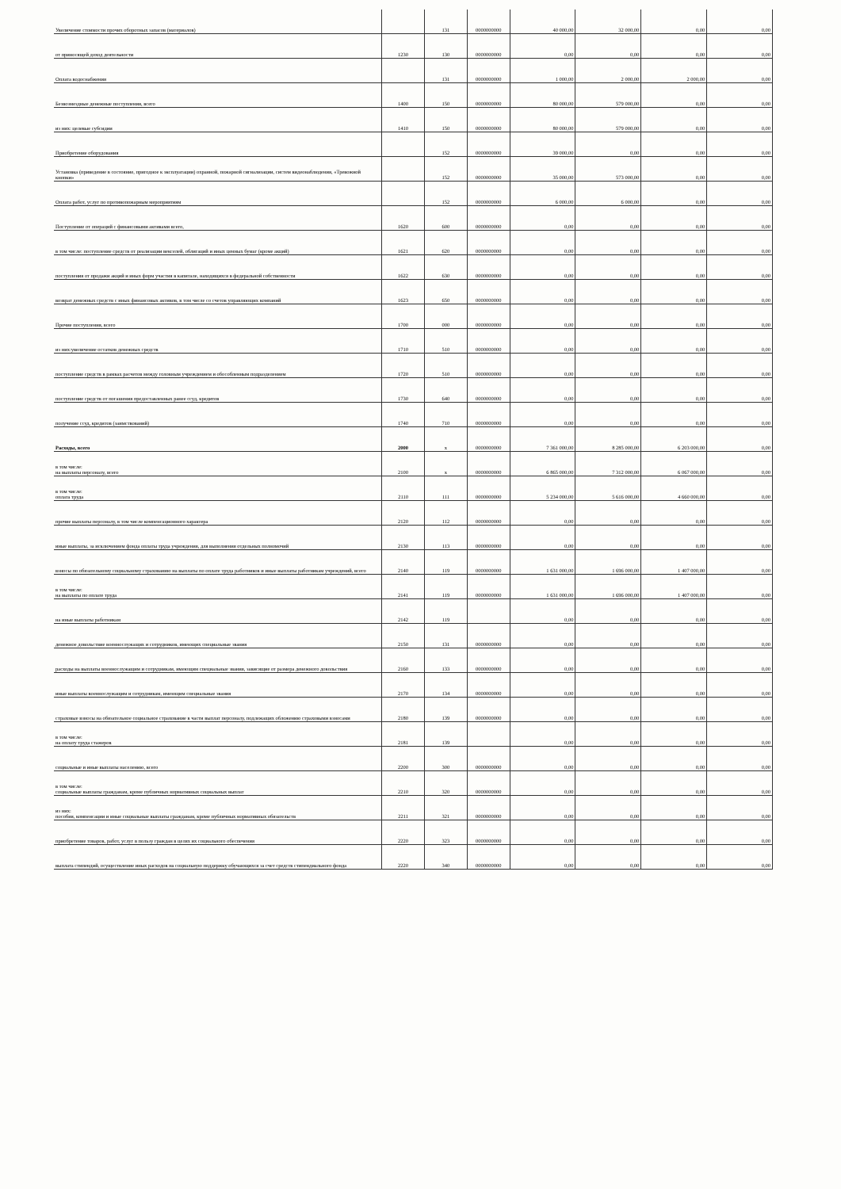| Увеличение стоимости прочих оборотных запасов (материалов) | | 131 | 0000000000 | 40 000,00 | 32 000,00 | 0,00 | 0,00 |
| от приносящей доход деятельности | 1230 | 130 | 0000000000 | 0,00 | 0,00 | 0,00 | 0,00 |
| Оплата водоснабжения | | 131 | 0000000000 | 1 000,00 | 2 000,00 | 2 000,00 | 0,00 |
| Безвозмездные денежные поступления, всего | 1400 | 150 | 0000000000 | 80 000,00 | 579 000,00 | 0,00 | 0,00 |
| из них: целевые субсидии | 1410 | 150 | 0000000000 | 80 000,00 | 579 000,00 | 0,00 | 0,00 |
| Приобретение оборудования | | 152 | 0000000000 | 39 000,00 | 0,00 | 0,00 | 0,00 |
| Установка (приведение в состояние, пригодное к эксплуатации) охранной, пожарной сигнализации, систем видеонаблюдения, «Тревожной кнопки» | | 152 | 0000000000 | 35 000,00 | 573 000,00 | 0,00 | 0,00 |
| Оплата работ, услуг по противопожарным мероприятиям | | 152 | 0000000000 | 6 000,00 | 6 000,00 | 0,00 | 0,00 |
| Поступление от операций с финансовыми активами всего, | 1620 | 600 | 0000000000 | 0,00 | 0,00 | 0,00 | 0,00 |
| в том числе: поступление средств от реализации векселей, облигаций и иных ценных бумаг (кроме акций) | 1621 | 620 | 0000000000 | 0,00 | 0,00 | 0,00 | 0,00 |
| поступления от продажи акций и иных форм участия в капитале, находящихся в федеральной собственности | 1622 | 630 | 0000000000 | 0,00 | 0,00 | 0,00 | 0,00 |
| возврат денежных средств с иных финансовых активов, в том числе со счетов управляющих компаний | 1623 | 650 | 0000000000 | 0,00 | 0,00 | 0,00 | 0,00 |
| Прочие поступления, всего | 1700 | 000 | 0000000000 | 0,00 | 0,00 | 0,00 | 0,00 |
| из них:увеличение остатков денежных средств | 1710 | 510 | 0000000000 | 0,00 | 0,00 | 0,00 | 0,00 |
| поступление средств в рамках расчетов между головным учреждением и обособленным подразделением | 1720 | 510 | 0000000000 | 0,00 | 0,00 | 0,00 | 0,00 |
| поступление средств от погашения предоставленных ранее ссуд, кредитов | 1730 | 640 | 0000000000 | 0,00 | 0,00 | 0,00 | 0,00 |
| получение ссуд, кредитов (заимствований) | 1740 | 710 | 0000000000 | 0,00 | 0,00 | 0,00 | 0,00 |
| Расходы, всего | 2000 | x | 0000000000 | 7 361 000,00 | 8 285 000,00 | 6 203 000,00 | 0,00 |
| в том числе: на выплаты персоналу, всего | 2100 | x | 0000000000 | 6 865 000,00 | 7 312 000,00 | 6 067 000,00 | 0,00 |
| в том числе: оплата труда | 2110 | 111 | 0000000000 | 5 234 000,00 | 5 616 000,00 | 4 660 000,00 | 0,00 |
| прочие выплаты персоналу, в том числе компенсационного характера | 2120 | 112 | 0000000000 | 0,00 | 0,00 | 0,00 | 0,00 |
| иные выплаты, за исключением фонда оплаты труда учреждения, для выполнения отдельных полномочий | 2130 | 113 | 0000000000 | 0,00 | 0,00 | 0,00 | 0,00 |
| взносы по обязательному социальному страхованию на выплаты по оплате труда работников и иные выплаты работникам учреждений, всего | 2140 | 119 | 0000000000 | 1 631 000,00 | 1 696 000,00 | 1 407 000,00 | 0,00 |
| в том числе: на выплаты по оплате труда | 2141 | 119 | 0000000000 | 1 631 000,00 | 1 696 000,00 | 1 407 000,00 | 0,00 |
| на иные выплаты работникам | 2142 | 119 | | 0,00 | 0,00 | 0,00 | 0,00 |
| денежное довольствие военнослужащих и сотрудников, имеющих специальные звания | 2150 | 131 | 0000000000 | 0,00 | 0,00 | 0,00 | 0,00 |
| расходы на выплаты военнослужащим и сотрудникам, имеющим специальные звания, зависящие от размера денежного довольствия | 2160 | 133 | 0000000000 | 0,00 | 0,00 | 0,00 | 0,00 |
| иные выплаты военнослужащим и сотрудникам, имеющим специальные звания | 2170 | 134 | 0000000000 | 0,00 | 0,00 | 0,00 | 0,00 |
| страховые взносы на обязательное социальное страхование в части выплат персоналу, подлежащих обложению страховыми взносами | 2180 | 139 | 0000000000 | 0,00 | 0,00 | 0,00 | 0,00 |
| в том числе: на оплату труда стажеров | 2181 | 139 | | 0,00 | 0,00 | 0,00 | 0,00 |
| социальные и иные выплаты населению, всего | 2200 | 300 | 0000000000 | 0,00 | 0,00 | 0,00 | 0,00 |
| в том числе: социальные выплаты гражданам, кроме публичных нормативных социальных выплат | 2210 | 320 | 0000000000 | 0,00 | 0,00 | 0,00 | 0,00 |
| из них: пособия, компенсации и иные социальные выплаты гражданам, кроме публичных нормативных обязательств | 2211 | 321 | 0000000000 | 0,00 | 0,00 | 0,00 | 0,00 |
| приобретение товаров, работ, услуг в пользу граждан в целях их социального обеспечения | 2220 | 323 | 0000000000 | 0,00 | 0,00 | 0,00 | 0,00 |
| выплата стипендий, осуществление иных расходов на социальную поддержку обучающихся за счет средств стипендиального фонда | 2220 | 340 | 0000000000 | 0,00 | 0,00 | 0,00 | 0,00 |